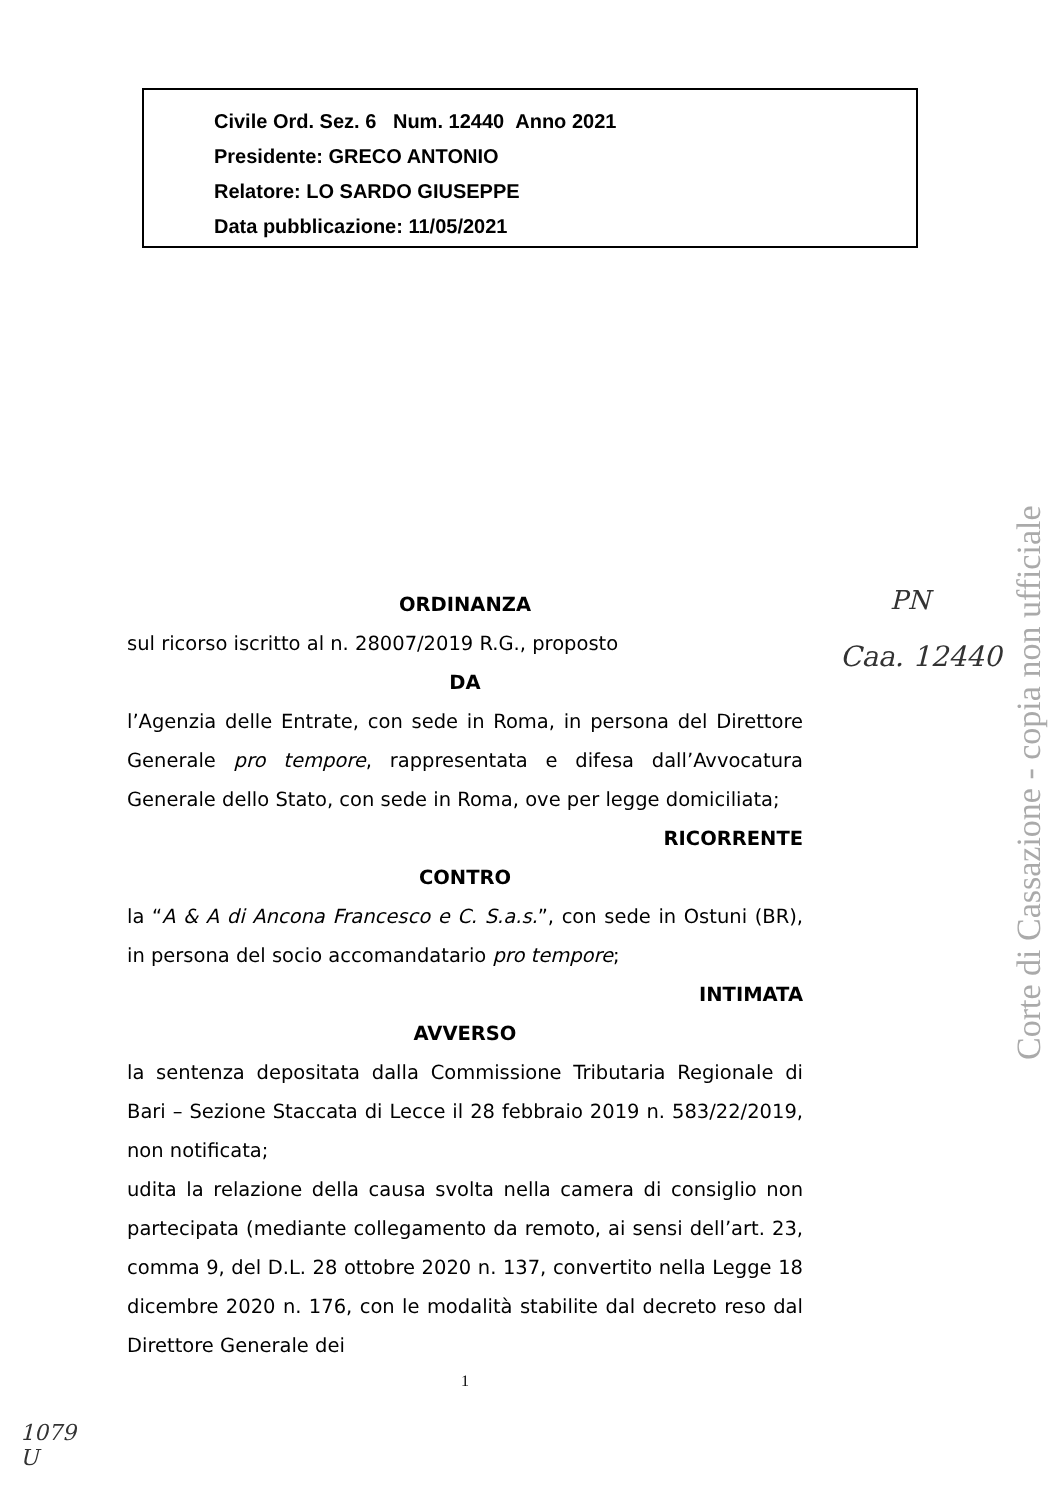Civile Ord. Sez. 6 Num. 12440 Anno 2021
Presidente: GRECO ANTONIO
Relatore: LO SARDO GIUSEPPE
Data pubblicazione: 11/05/2021
ORDINANZA
sul ricorso iscritto al n. 28007/2019 R.G., proposto
DA
l’Agenzia delle Entrate, con sede in Roma, in persona del Direttore Generale pro tempore, rappresentata e difesa dall’Avvocatura Generale dello Stato, con sede in Roma, ove per legge domiciliata;
RICORRENTE
CONTRO
la “A & A di Ancona Francesco e C. S.a.s.”, con sede in Ostuni (BR), in persona del socio accomandatario pro tempore;
INTIMATA
AVVERSO
la sentenza depositata dalla Commissione Tributaria Regionale di Bari – Sezione Staccata di Lecce il 28 febbraio 2019 n. 583/22/2019, non notificata;
udita la relazione della causa svolta nella camera di consiglio non partecipata (mediante collegamento da remoto, ai sensi dell’art. 23, comma 9, del D.L. 28 ottobre 2020 n. 137, convertito nella Legge 18 dicembre 2020 n. 176, con le modalità stabilite dal decreto reso dal Direttore Generale dei
1
PN
Caa. 12440
1079
U
Corte di Cassazione - copia non ufficiale